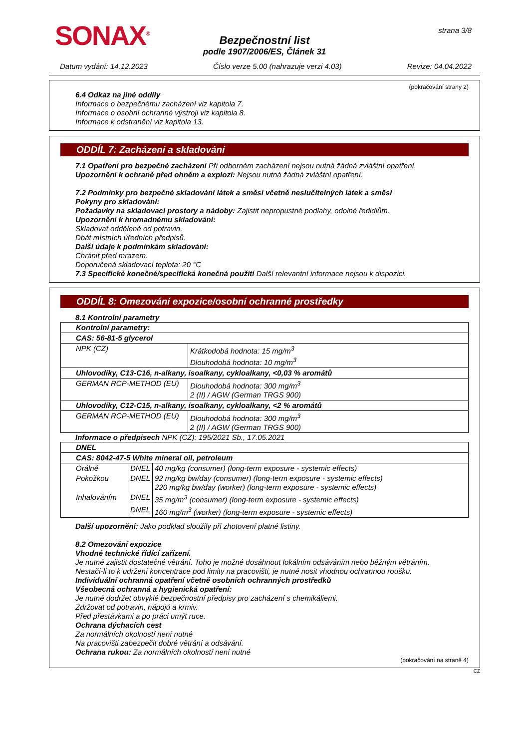SONAX<sup>®</sup> strana 3/8
Bezpečnostní list
podle 1907/2006/ES, Článek 31
Datum vydání: 14.12.2023 Číslo verze 5.00 (nahrazuje verzi 4.03) Revize: 04.04.2022
(pokračování strany 2)
6.4 Odkaz na jiné oddíly
Informace o bezpečnému zacházení viz kapitola 7.
Informace o osobní ochranné výstroji viz kapitola 8.
Informace k odstranění viz kapitola 13.
ODDÍL 7: Zacházení a skladování
7.1 Opatření pro bezpečné zacházení Při odborném zacházení nejsou nutná žádná zvláštní opatření.
Upozornění k ochraně před ohněm a explozí: Nejsou nutná žádná zvláštní opatření.
7.2 Podmínky pro bezpečné skladování látek a směsí včetně neslučitelných látek a směsí
Pokyny pro skladování:
Požadavky na skladovací prostory a nádoby: Zajistit nepropustné podlahy, odolné ředidlům.
Upozornění k hromadnému skladování:
Skladovat odděleně od potravin.
Dbát místních úředních předpisů.
Další údaje k podmínkám skladování:
Chránit před mrazem.
Doporučená skladovací teplota: 20 °C
7.3 Specifické konečné/specifická konečná použití Další relevantní informace nejsou k dispozici.
ODDÍL 8: Omezování expozice/osobní ochranné prostředky
8.1 Kontrolní parametry
| Kontrolní parametry: | |
| CAS: 56-81-5 glycerol | |
| NPK (CZ) | Krátkodobá hodnota: 15 mg/m<sup>3</sup> Dlouhodobá hodnota: 10 mg/m<sup>3</sup> |
| Uhlovodíky, C13-C16, n-alkany, isoalkany, cykloalkany, <0,03 % aromátů | |
| GERMAN RCP-METHOD (EU) | Dlouhodobá hodnota: 300 mg/m<sup>3</sup> 2 (II) / AGW (German TRGS 900) |
| Uhlovodíky, C12-C15, n-alkany, isoalkany, cykloalkany, <2 % aromátů | |
| GERMAN RCP-METHOD (EU) | Dlouhodobá hodnota: 300 mg/m<sup>3</sup> 2 (II) / AGW (German TRGS 900) |
Informace o předpisech NPK (CZ): 195/2021 Sb., 17.05.2021
| DNEL | | |
| CAS: 8042-47-5 White mineral oil, petroleum | | |
| Orálně | DNEL | 40 mg/kg (consumer) (long-term exposure - systemic effects) |
| Pokožkou | DNEL | 92 mg/kg bw/day (consumer) (long-term exposure - systemic effects) 220 mg/kg bw/day (worker) (long-term exposure - systemic effects) |
| Inhalováním | DNEL | 35 mg/m<sup>3</sup> (consumer) (long-term exposure - systemic effects) |
| | DNEL | 160 mg/m<sup>3</sup> (worker) (long-term exposure - systemic effects) |
Další upozornění: Jako podklad sloužily při zhotovení platné listiny.
8.2 Omezování expozice
Vhodné technické řídící zařízení.
Je nutné zajistit dostatečné větrání. Toho je možné dosáhnout lokálním odsáváním nebo běžným větráním.
Nestačí-li to k udržení koncentrace pod limity na pracovišti, je nutné nosit vhodnou ochrannou roušku.
Individuální ochranná opatření včetně osobních ochranných prostředků
Všeobecná ochranná a hygienická opatření:
Je nutné dodržet obvyklé bezpečnostní předpisy pro zacházení s chemikáliemi.
Zdržovat od potravin, nápojů a krmiv.
Před přestávkami a po práci umýt ruce.
Ochrana dýchacích cest
Za normálních okolností není nutné
Na pracovišti zabezpečit dobré větrání a odsávání.
Ochrana rukou: Za normálních okolností není nutné
(pokračování na straně 4)
CZ